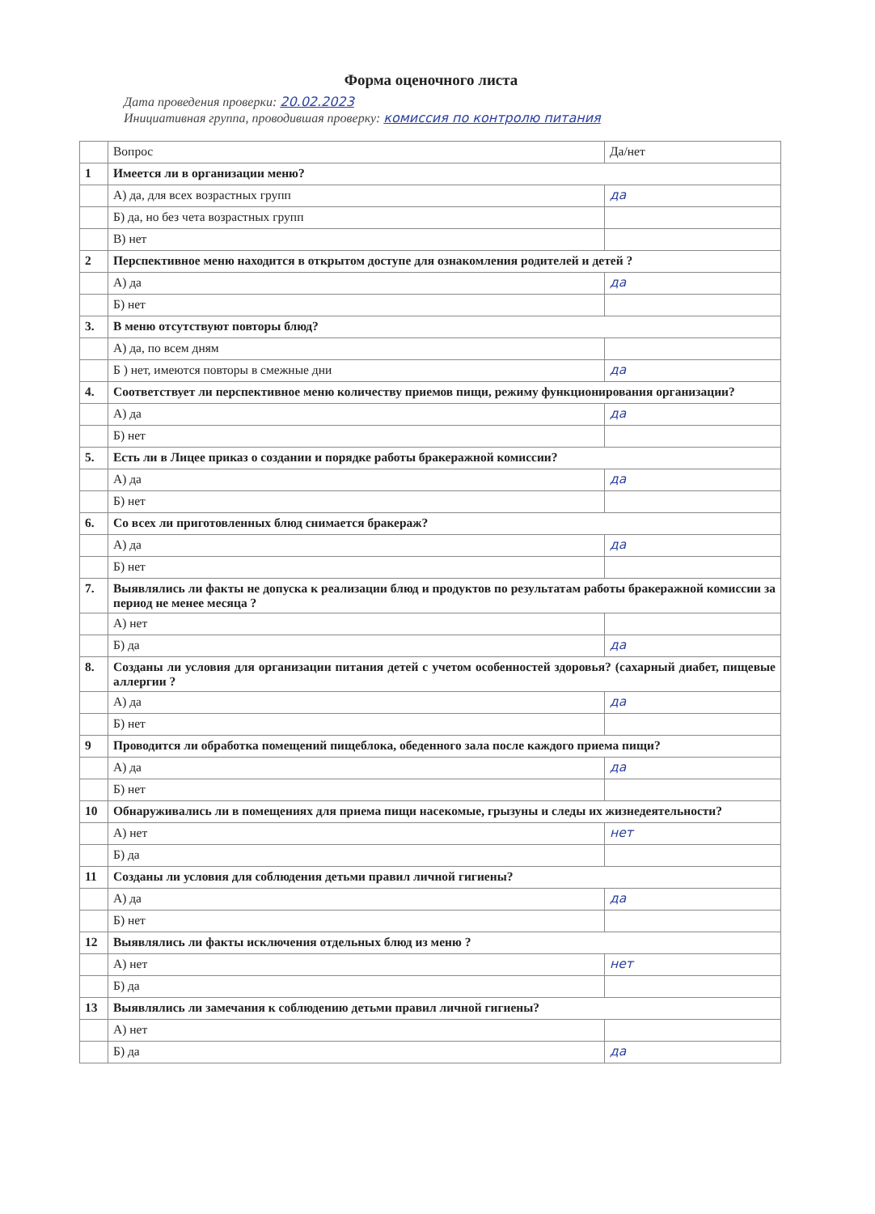Форма оценочного листа
Дата проведения проверки: 20.02.2023
Инициативная группа, проводившая проверку: комиссия по контролю питания
| | Вопрос | Да/нет |
| --- | --- | --- |
| 1 | Имеется ли в организации меню? | |
| | А) да, для всех возрастных групп | да |
| | Б) да, но без чета возрастных групп | |
| | В) нет | |
| 2 | Перспективное меню находится в открытом доступе для ознакомления родителей и детей ? | |
| | А) да | да |
| | Б) нет | |
| 3. | В меню отсутствуют повторы блюд? | |
| | А) да, по всем дням | |
| | Б ) нет, имеются повторы в смежные дни | да |
| 4. | Соответствует ли перспективное меню количеству приемов пищи, режиму функционирования организации? | |
| | А) да | да |
| | Б) нет | |
| 5. | Есть ли в Лицее приказ о создании и порядке работы бракеражной комиссии? | |
| | А) да | да |
| | Б) нет | |
| 6. | Со всех ли приготовленных блюд снимается бракераж? | |
| | А) да | да |
| | Б) нет | |
| 7. | Выявлялись ли факты не допуска к реализации блюд и продуктов по результатам работы бракеражной комиссии за период не менее месяца ? | |
| | А) нет | |
| | Б) да | да |
| 8. | Созданы ли условия для организации питания детей с учетом особенностей здоровья? (сахарный диабет, пищевые аллергии ? | |
| | А) да | да |
| | Б) нет | |
| 9 | Проводится ли обработка помещений пищеблока, обеденного зала после каждого приема пищи? | |
| | А) да | да |
| | Б) нет | |
| 10 | Обнаруживались ли в помещениях для приема пищи насекомые, грызуны и следы их жизнедеятельности? | |
| | А) нет | нет |
| | Б) да | |
| 11 | Созданы ли условия для соблюдения детьми правил личной гигиены? | |
| | А) да | да |
| | Б) нет | |
| 12 | Выявлялись ли факты исключения отдельных блюд из меню ? | |
| | А) нет | нет |
| | Б) да | |
| 13 | Выявлялись ли замечания к соблюдению детьми правил личной гигиены? | |
| | А) нет | |
| | Б) да | да |